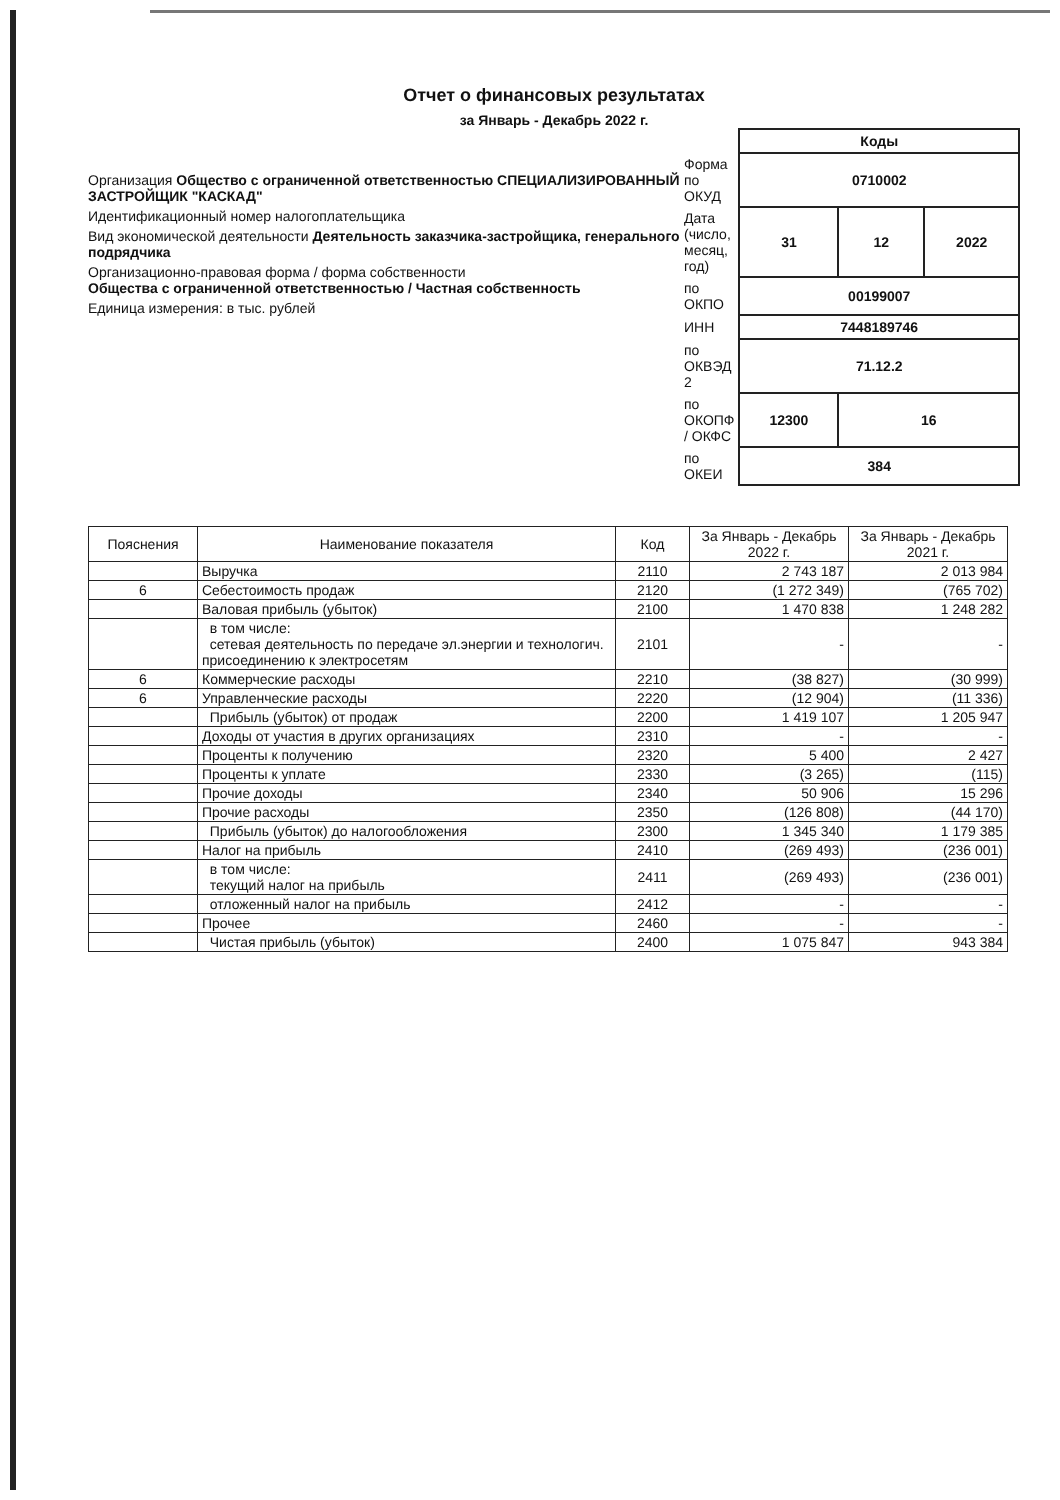Отчет о финансовых результатах
за Январь - Декабрь 2022 г.
Организация Общество с ограниченной ответственностью СПЕЦИАЛИЗИРОВАННЫЙ ЗАСТРОЙЩИК "КАСКАД"
Идентификационный номер налогоплательщика
Вид экономической деятельности Деятельность заказчика-застройщика, генерального подрядчика
Организационно-правовая форма / форма собственности
Общества с ограниченной ответственностью / Частная собственность
Единица измерения: в тыс. рублей
| | Коды | | |
| Форма по ОКУД | 0710002 | | |
| Дата (число, месяц, год) | 31 | 12 | 2022 |
| по ОКПО | 00199007 | | |
| ИНН | 7448189746 | | |
| по ОКВЭД 2 | 71.12.2 | | |
| по ОКОПФ / ОКФС | 12300 | 16 | |
| по ОКЕИ | 384 | | |
| Пояснения | Наименование показателя | Код | За Январь - Декабрь 2022 г. | За Январь - Декабрь 2021 г. |
| --- | --- | --- | --- | --- |
| | Выручка | 2110 | 2 743 187 | 2 013 984 |
| 6 | Себестоимость продаж | 2120 | (1 272 349) | (765 702) |
| | Валовая прибыль (убыток) | 2100 | 1 470 838 | 1 248 282 |
| | в том числе: сетевая деятельность по передаче эл.энергии и технологич. присоединению к электросетям | 2101 | - | - |
| 6 | Коммерческие расходы | 2210 | (38 827) | (30 999) |
| 6 | Управленческие расходы | 2220 | (12 904) | (11 336) |
| | Прибыль (убыток) от продаж | 2200 | 1 419 107 | 1 205 947 |
| | Доходы от участия в других организациях | 2310 | - | - |
| | Проценты к получению | 2320 | 5 400 | 2 427 |
| | Проценты к уплате | 2330 | (3 265) | (115) |
| | Прочие доходы | 2340 | 50 906 | 15 296 |
| | Прочие расходы | 2350 | (126 808) | (44 170) |
| | Прибыль (убыток) до налогообложения | 2300 | 1 345 340 | 1 179 385 |
| | Налог на прибыль | 2410 | (269 493) | (236 001) |
| | в том числе: текущий налог на прибыль | 2411 | (269 493) | (236 001) |
| | отложенный налог на прибыль | 2412 | - | - |
| | Прочее | 2460 | - | - |
| | Чистая прибыль (убыток) | 2400 | 1 075 847 | 943 384 |